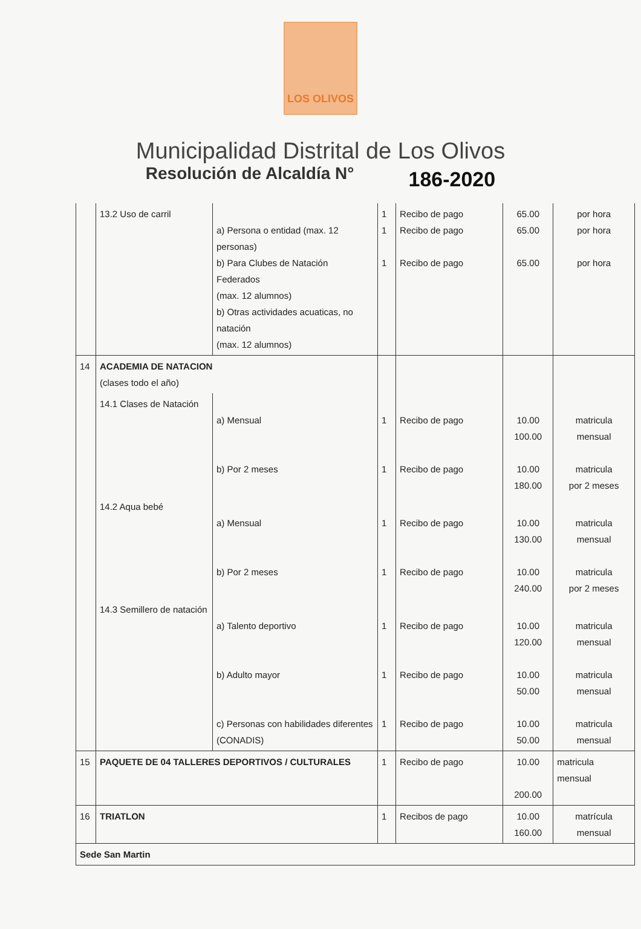LOS OLIVOS
Municipalidad Distrital de Los Olivos
Resolución de Alcaldía N° 186-2020
| | 13.2 Uso de carril | a) Persona o entidad (max. 12 personas) b) Para Clubes de Natación Federados (max. 12 alumnos) b) Otras actividades acuaticas, no natación (max. 12 alumnos) | 1 1 1 | Recibo de pago Recibo de pago Recibo de pago | 65.00 65.00 65.00 | por hora por hora por hora |
| 14 | ACADEMIA DE NATACION (clases todo el año) | | | | | |
| | 14.1 Clases de Natación | a) Mensual b) Por 2 meses | 1 1 | Recibo de pago Recibo de pago | 10.00 100.00 10.00 180.00 | matricula mensual matricula por 2 meses |
| | 14.2 Aqua bebé | a) Mensual b) Por 2 meses | 1 1 | Recibo de pago Recibo de pago | 10.00 130.00 10.00 240.00 | matricula mensual matricula por 2 meses |
| | 14.3 Semillero de natación | a) Talento deportivo b) Adulto mayor c) Personas con habilidades diferentes (CONADIS) | 1 1 1 | Recibo de pago Recibo de pago Recibo de pago | 10.00 120.00 10.00 50.00 10.00 50.00 | matricula mensual matricula mensual matricula mensual |
| 15 | PAQUETE DE 04 TALLERES DEPORTIVOS / CULTURALES | | 1 | Recibo de pago | 10.00 200.00 | matricula mensual |
| 16 | TRIATLON | | 1 | Recibos de pago | 10.00 160.00 | matrícula mensual |
| Sede San Martin | | | | | | |